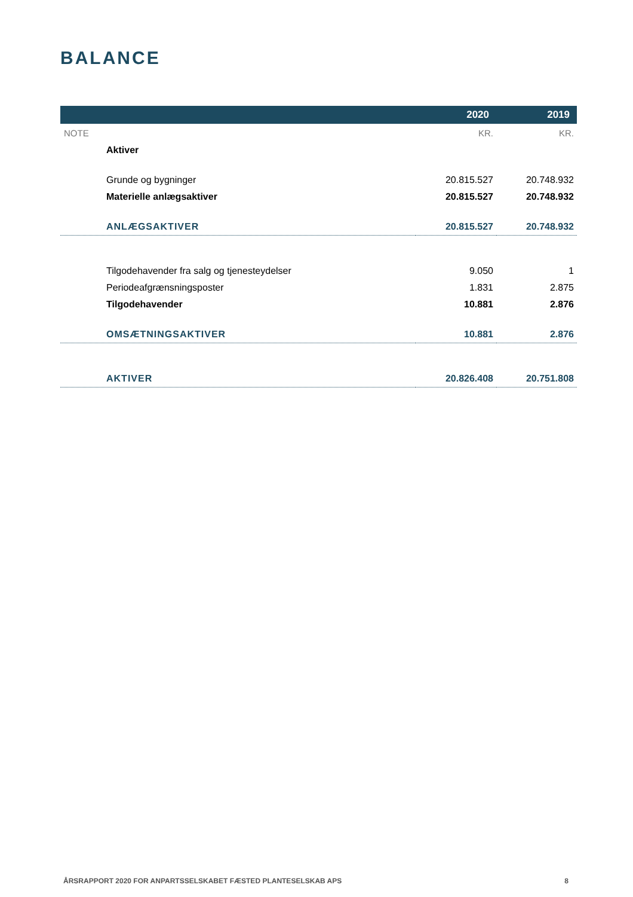BALANCE
| | 2020 | 2019 |
| --- | --- | --- |
| NOTE | KR. | KR. |
| Aktiver | | |
| Grunde og bygninger | 20.815.527 | 20.748.932 |
| Materielle anlægsaktiver | 20.815.527 | 20.748.932 |
| ANLÆGSAKTIVER | 20.815.527 | 20.748.932 |
| Tilgodehavender fra salg og tjenesteydelser | 9.050 | 1 |
| Periodeafgrænsningsposter | 1.831 | 2.875 |
| Tilgodehavender | 10.881 | 2.876 |
| OMSÆTNINGSAKTIVER | 10.881 | 2.876 |
| AKTIVER | 20.826.408 | 20.751.808 |
ÅRSRAPPORT 2020 FOR ANPARTSSELSKABET FÆSTED PLANTESELSKAB APS 8